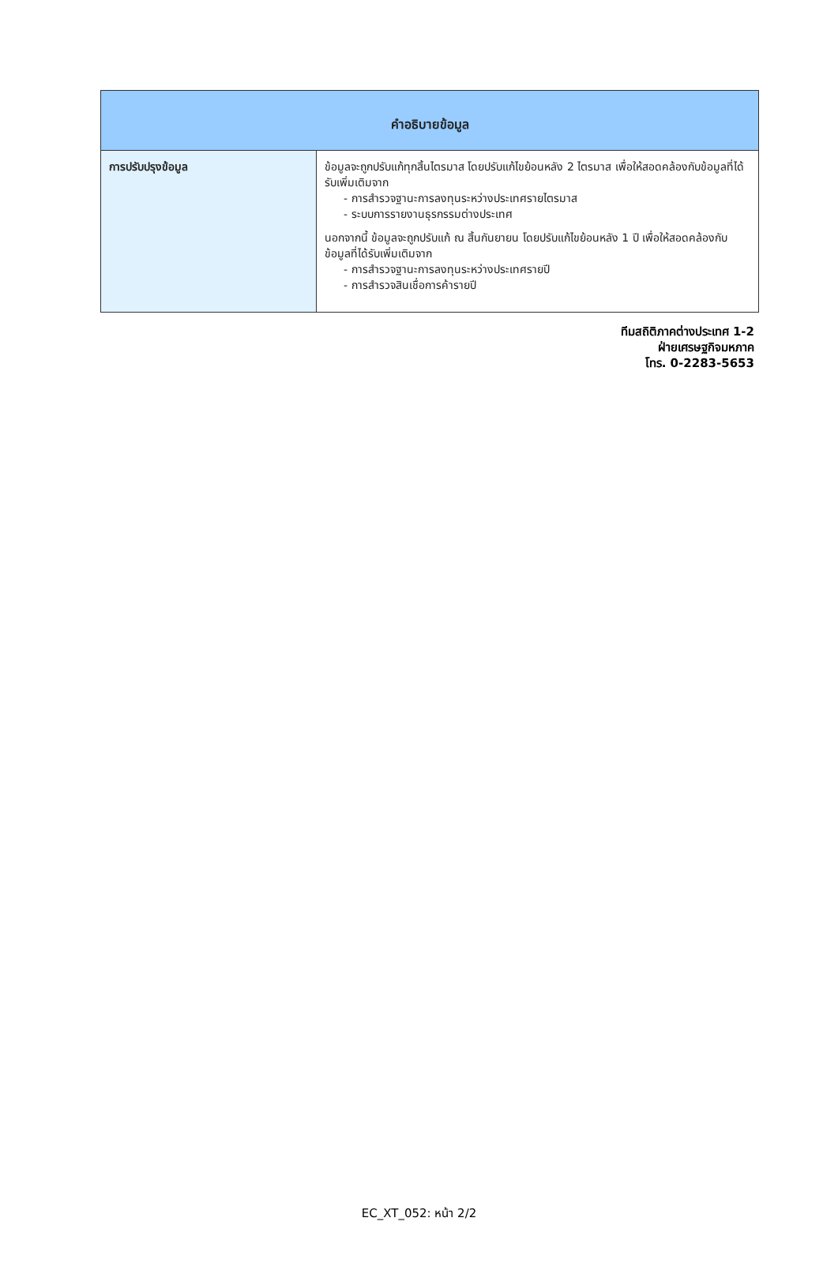| คำอธิบายข้อมูล | |
| --- | --- |
| การปรับปรุงข้อมูล | ข้อมูลจะถูกปรับแก้ทุกสิ้นไตรมาส โดยปรับแก้ไขย้อนหลัง 2 ไตรมาส เพื่อให้สอดคล้องกับข้อมูลที่ได้รับเพิ่มเติมจาก - การสำรวจฐานะการลงทุนระหว่างประเทศรายไตรมาส - ระบบการรายงานธุรกรรมต่างประเทศ นอกจากนี้ ข้อมูลจะถูกปรับแก้ ณ สิ้นกันยายน โดยปรับแก้ไขย้อนหลัง 1 ปี เพื่อให้สอดคล้องกับข้อมูลที่ได้รับเพิ่มเติมจาก - การสำรวจฐานะการลงทุนระหว่างประเทศรายปี - การสำรวจสินเชื่อการค้ารายปี |
ทีมสถิติภาคต่างประเทศ 1-2
ฝ่ายเศรษฐกิจมหภาค
โทร. 0-2283-5653
EC_XT_052: หน้า 2/2